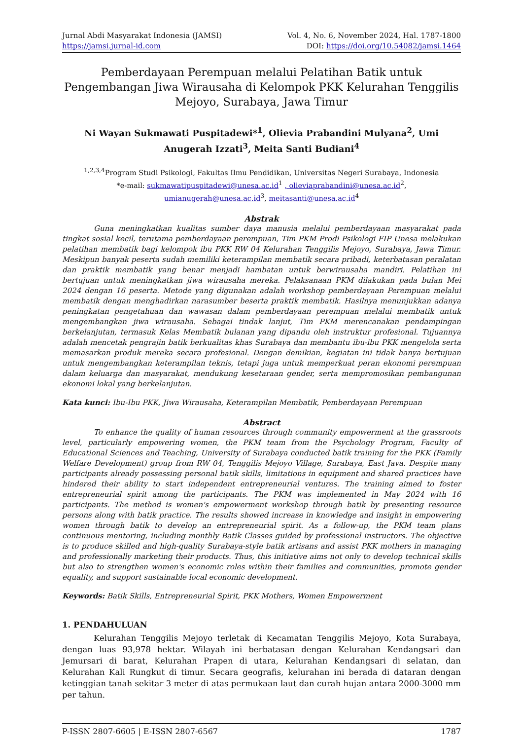Jurnal Abdi Masyarakat Indonesia (JAMSI)
https://jamsi.jurnal-id.com
Vol. 4, No. 6, November 2024, Hal. 1787-1800
DOI: https://doi.org/10.54082/jamsi.1464
Pemberdayaan Perempuan melalui Pelatihan Batik untuk Pengembangan Jiwa Wirausaha di Kelompok PKK Kelurahan Tenggilis Mejoyo, Surabaya, Jawa Timur
Ni Wayan Sukmawati Puspitadewi*<sup>1</sup>, Olievia Prabandini Mulyana<sup>2</sup>, Umi Anugerah Izzati<sup>3</sup>, Meita Santi Budiani<sup>4</sup>
<sup>1,2,3,4</sup>Program Studi Psikologi, Fakultas Ilmu Pendidikan, Universitas Negeri Surabaya, Indonesia
*e-mail: sukmawatipuspitadewi@unesa.ac.id<sup>1</sup> , olieviaprabandini@unesa.ac.id<sup>2</sup>,
umianugerah@unesa.ac.id<sup>3</sup>, meitasanti@unesa.ac.id<sup>4</sup>
Abstrak
Guna meningkatkan kualitas sumber daya manusia melalui pemberdayaan masyarakat pada tingkat sosial kecil, terutama pemberdayaan perempuan, Tim PKM Prodi Psikologi FIP Unesa melakukan pelatihan membatik bagi kelompok ibu PKK RW 04 Kelurahan Tenggilis Mejoyo, Surabaya, Jawa Timur. Meskipun banyak peserta sudah memiliki keterampilan membatik secara pribadi, keterbatasan peralatan dan praktik membatik yang benar menjadi hambatan untuk berwirausaha mandiri. Pelatihan ini bertujuan untuk meningkatkan jiwa wirausaha mereka. Pelaksanaan PKM dilakukan pada bulan Mei 2024 dengan 16 peserta. Metode yang digunakan adalah workshop pemberdayaan Perempuan melalui membatik dengan menghadirkan narasumber beserta praktik membatik. Hasilnya menunjukkan adanya peningkatan pengetahuan dan wawasan dalam pemberdayaan perempuan melalui membatik untuk mengembangkan jiwa wirausaha. Sebagai tindak lanjut, Tim PKM merencanakan pendampingan berkelanjutan, termasuk Kelas Membatik bulanan yang dipandu oleh instruktur profesional. Tujuannya adalah mencetak pengrajin batik berkualitas khas Surabaya dan membantu ibu-ibu PKK mengelola serta memasarkan produk mereka secara profesional. Dengan demikian, kegiatan ini tidak hanya bertujuan untuk mengembangkan keterampilan teknis, tetapi juga untuk memperkuat peran ekonomi perempuan dalam keluarga dan masyarakat, mendukung kesetaraan gender, serta mempromosikan pembangunan ekonomi lokal yang berkelanjutan.
Kata kunci: Ibu-Ibu PKK, Jiwa Wirausaha, Keterampilan Membatik, Pemberdayaan Perempuan
Abstract
To enhance the quality of human resources through community empowerment at the grassroots level, particularly empowering women, the PKM team from the Psychology Program, Faculty of Educational Sciences and Teaching, University of Surabaya conducted batik training for the PKK (Family Welfare Development) group from RW 04, Tenggilis Mejoyo Village, Surabaya, East Java. Despite many participants already possessing personal batik skills, limitations in equipment and shared practices have hindered their ability to start independent entrepreneurial ventures. The training aimed to foster entrepreneurial spirit among the participants. The PKM was implemented in May 2024 with 16 participants. The method is women's empowerment workshop through batik by presenting resource persons along with batik practice. The results showed increase in knowledge and insight in empowering women through batik to develop an entrepreneurial spirit. As a follow-up, the PKM team plans continuous mentoring, including monthly Batik Classes guided by professional instructors. The objective is to produce skilled and high-quality Surabaya-style batik artisans and assist PKK mothers in managing and professionally marketing their products. Thus, this initiative aims not only to develop technical skills but also to strengthen women's economic roles within their families and communities, promote gender equality, and support sustainable local economic development.
Keywords: Batik Skills, Entrepreneurial Spirit, PKK Mothers, Women Empowerment
1. PENDAHULUAN
Kelurahan Tenggilis Mejoyo terletak di Kecamatan Tenggilis Mejoyo, Kota Surabaya, dengan luas 93,978 hektar. Wilayah ini berbatasan dengan Kelurahan Kendangsari dan Jemursari di barat, Kelurahan Prapen di utara, Kelurahan Kendangsari di selatan, dan Kelurahan Kali Rungkut di timur. Secara geografis, kelurahan ini berada di dataran dengan ketinggian tanah sekitar 3 meter di atas permukaan laut dan curah hujan antara 2000-3000 mm per tahun.
P-ISSN 2807-6605 | E-ISSN 2807-6567 1787